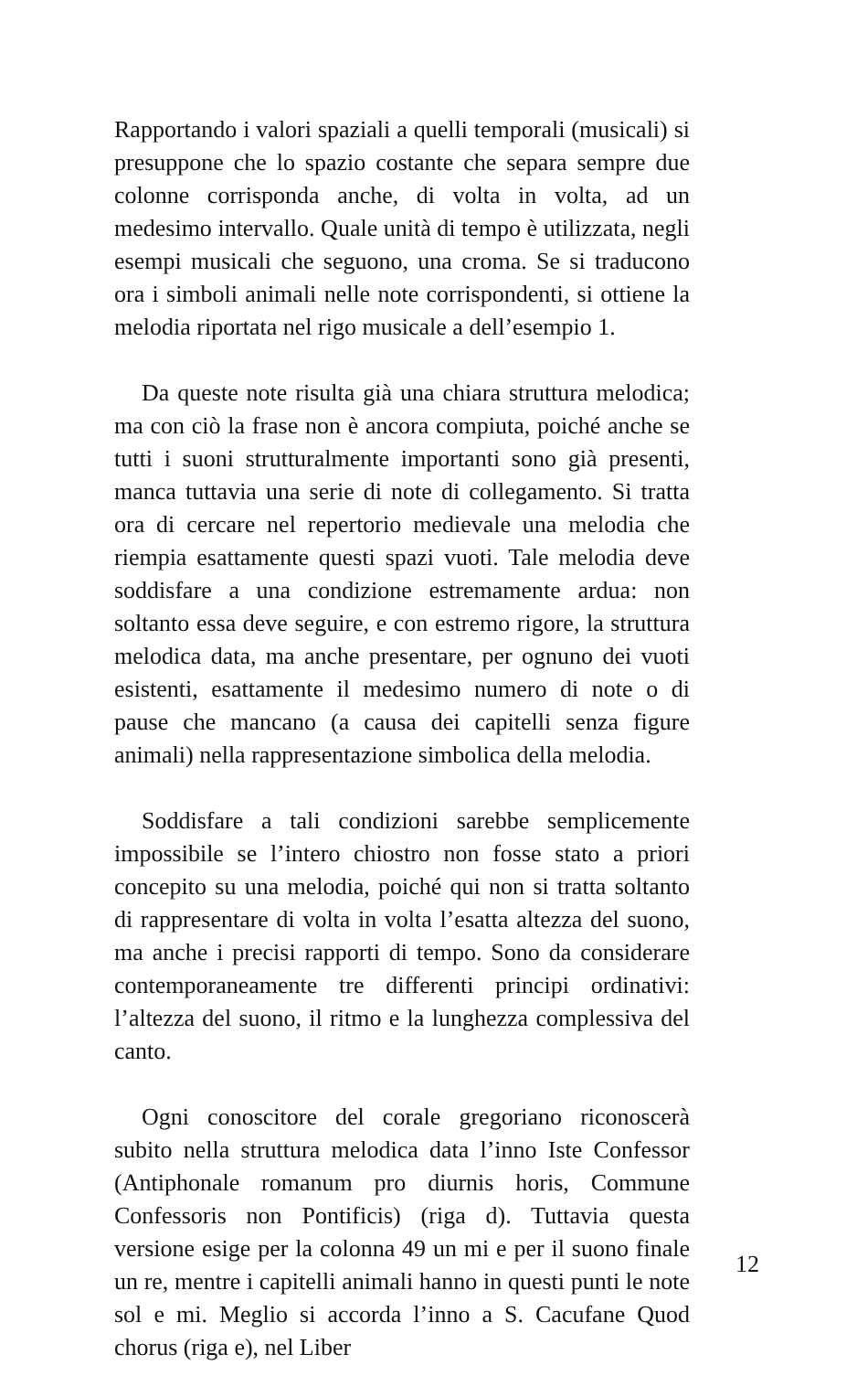Rapportando i valori spaziali a quelli temporali (musicali) si presuppone che lo spazio costante che separa sempre due colonne corrisponda anche, di volta in volta, ad un medesimo intervallo. Quale unità di tempo è utilizzata, negli esempi musicali che seguono, una croma. Se si traducono ora i simboli animali nelle note corrispondenti, si ottiene la melodia riportata nel rigo musicale a dell’esempio 1.
Da queste note risulta già una chiara struttura melodica; ma con ciò la frase non è ancora compiuta, poiché anche se tutti i suoni strutturalmente importanti sono già presenti, manca tuttavia una serie di note di collegamento. Si tratta ora di cercare nel repertorio medievale una melodia che riempia esattamente questi spazi vuoti. Tale melodia deve soddisfare a una condizione estremamente ardua: non soltanto essa deve seguire, e con estremo rigore, la struttura melodica data, ma anche presentare, per ognuno dei vuoti esistenti, esattamente il medesimo numero di note o di pause che mancano (a causa dei capitelli senza figure animali) nella rappresentazione simbolica della melodia.
Soddisfare a tali condizioni sarebbe semplicemente impossibile se l’intero chiostro non fosse stato a priori concepito su una melodia, poiché qui non si tratta soltanto di rappresentare di volta in volta l’esatta altezza del suono, ma anche i precisi rapporti di tempo. Sono da considerare contemporaneamente tre differenti principi ordinativi: l’altezza del suono, il ritmo e la lunghezza complessiva del canto.
Ogni conoscitore del corale gregoriano riconoscerà subito nella struttura melodica data l’inno Iste Confessor (Antiphonale romanum pro diurnis horis, Commune Confessoris non Pontificis) (riga d). Tuttavia questa versione esige per la colonna 49 un mi e per il suono finale un re, mentre i capitelli animali hanno in questi punti le note sol e mi. Meglio si accorda l’inno a S. Cacufane Quod chorus (riga e), nel Liber
12